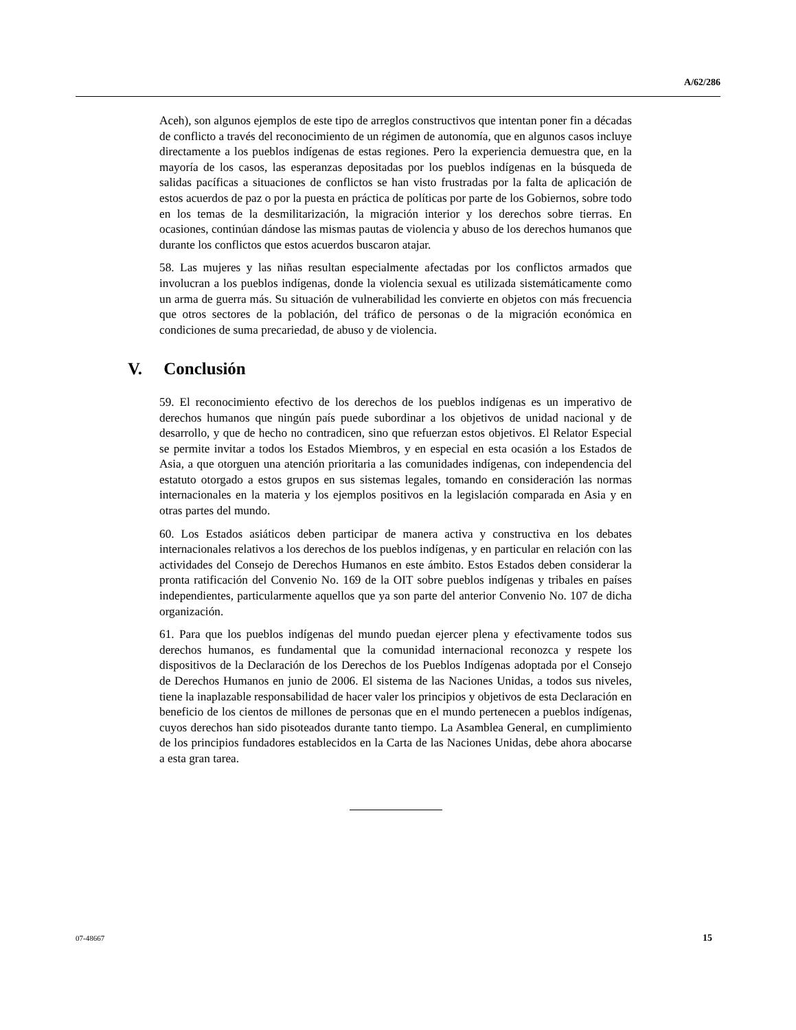A/62/286
Aceh), son algunos ejemplos de este tipo de arreglos constructivos que intentan poner fin a décadas de conflicto a través del reconocimiento de un régimen de autonomía, que en algunos casos incluye directamente a los pueblos indígenas de estas regiones. Pero la experiencia demuestra que, en la mayoría de los casos, las esperanzas depositadas por los pueblos indígenas en la búsqueda de salidas pacíficas a situaciones de conflictos se han visto frustradas por la falta de aplicación de estos acuerdos de paz o por la puesta en práctica de políticas por parte de los Gobiernos, sobre todo en los temas de la desmilitarización, la migración interior y los derechos sobre tierras. En ocasiones, continúan dándose las mismas pautas de violencia y abuso de los derechos humanos que durante los conflictos que estos acuerdos buscaron atajar.
58. Las mujeres y las niñas resultan especialmente afectadas por los conflictos armados que involucran a los pueblos indígenas, donde la violencia sexual es utilizada sistemáticamente como un arma de guerra más. Su situación de vulnerabilidad les convierte en objetos con más frecuencia que otros sectores de la población, del tráfico de personas o de la migración económica en condiciones de suma precariedad, de abuso y de violencia.
V. Conclusión
59. El reconocimiento efectivo de los derechos de los pueblos indígenas es un imperativo de derechos humanos que ningún país puede subordinar a los objetivos de unidad nacional y de desarrollo, y que de hecho no contradicen, sino que refuerzan estos objetivos. El Relator Especial se permite invitar a todos los Estados Miembros, y en especial en esta ocasión a los Estados de Asia, a que otorguen una atención prioritaria a las comunidades indígenas, con independencia del estatuto otorgado a estos grupos en sus sistemas legales, tomando en consideración las normas internacionales en la materia y los ejemplos positivos en la legislación comparada en Asia y en otras partes del mundo.
60. Los Estados asiáticos deben participar de manera activa y constructiva en los debates internacionales relativos a los derechos de los pueblos indígenas, y en particular en relación con las actividades del Consejo de Derechos Humanos en este ámbito. Estos Estados deben considerar la pronta ratificación del Convenio No. 169 de la OIT sobre pueblos indígenas y tribales en países independientes, particularmente aquellos que ya son parte del anterior Convenio No. 107 de dicha organización.
61. Para que los pueblos indígenas del mundo puedan ejercer plena y efectivamente todos sus derechos humanos, es fundamental que la comunidad internacional reconozca y respete los dispositivos de la Declaración de los Derechos de los Pueblos Indígenas adoptada por el Consejo de Derechos Humanos en junio de 2006. El sistema de las Naciones Unidas, a todos sus niveles, tiene la inaplazable responsabilidad de hacer valer los principios y objetivos de esta Declaración en beneficio de los cientos de millones de personas que en el mundo pertenecen a pueblos indígenas, cuyos derechos han sido pisoteados durante tanto tiempo. La Asamblea General, en cumplimiento de los principios fundadores establecidos en la Carta de las Naciones Unidas, debe ahora abocarse a esta gran tarea.
07-48667 15